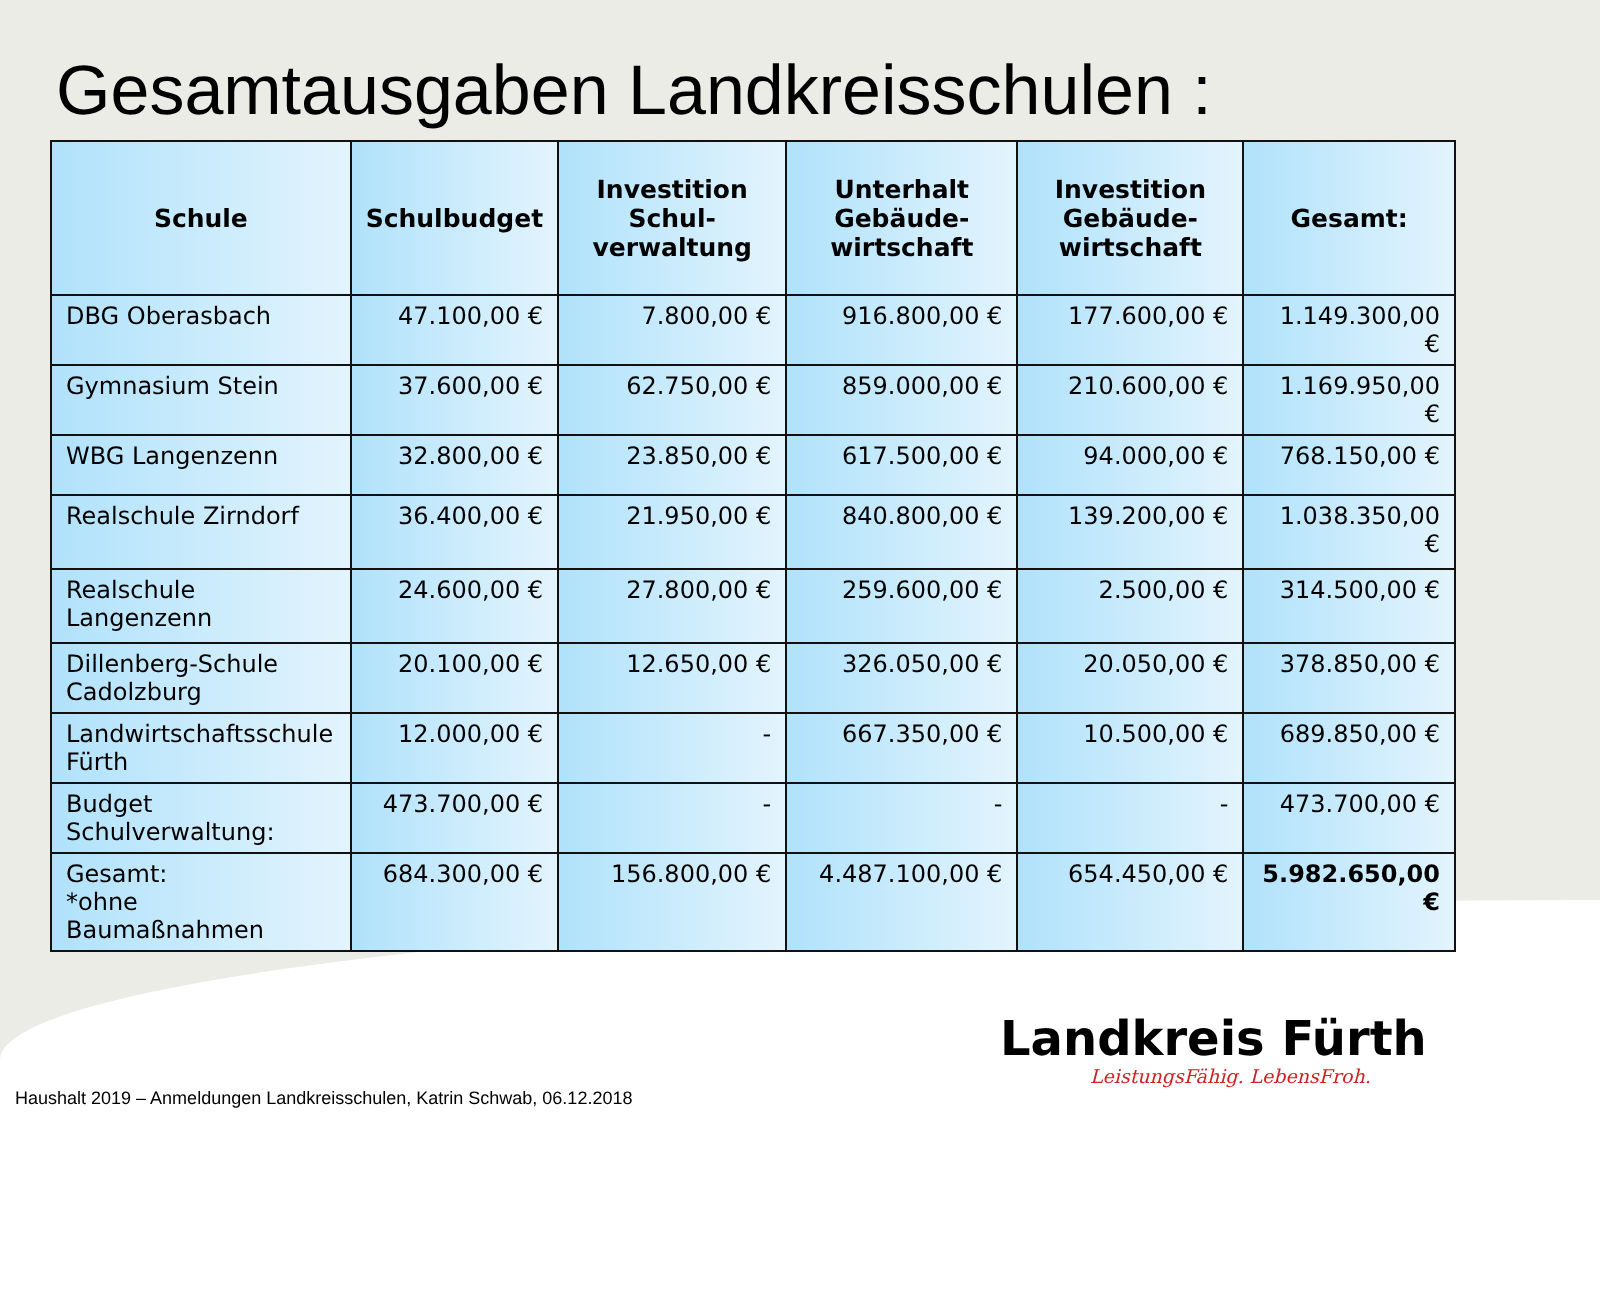Gesamtausgaben Landkreisschulen :
| Schule | Schulbudget | Investition Schul-verwaltung | Unterhalt Gebäude-wirtschaft | Investition Gebäude-wirtschaft | Gesamt: |
| --- | --- | --- | --- | --- | --- |
| DBG Oberasbach | 47.100,00 € | 7.800,00 € | 916.800,00 € | 177.600,00 € | 1.149.300,00 € |
| Gymnasium Stein | 37.600,00 € | 62.750,00 € | 859.000,00 € | 210.600,00 € | 1.169.950,00 € |
| WBG Langenzenn | 32.800,00 € | 23.850,00 € | 617.500,00 € | 94.000,00 € | 768.150,00 € |
| Realschule Zirndorf | 36.400,00 € | 21.950,00 € | 840.800,00 € | 139.200,00 € | 1.038.350,00 € |
| Realschule Langenzenn | 24.600,00 € | 27.800,00 € | 259.600,00 € | 2.500,00 € | 314.500,00 € |
| Dillenberg-Schule Cadolzburg | 20.100,00 € | 12.650,00 € | 326.050,00 € | 20.050,00 € | 378.850,00 € |
| Landwirtschaftsschule Fürth | 12.000,00 € | - | 667.350,00 € | 10.500,00 € | 689.850,00 € |
| Budget Schulverwaltung: | 473.700,00 € | - | - | - | 473.700,00 € |
| Gesamt: *ohne Baumaßnahmen | 684.300,00 € | 156.800,00 € | 4.487.100,00 € | 654.450,00 € | 5.982.650,00 € |
Landkreis Fürth
LeistungsFähig. LebensFroh.
Haushalt 2019 – Anmeldungen Landkreisschulen, Katrin Schwab, 06.12.2018